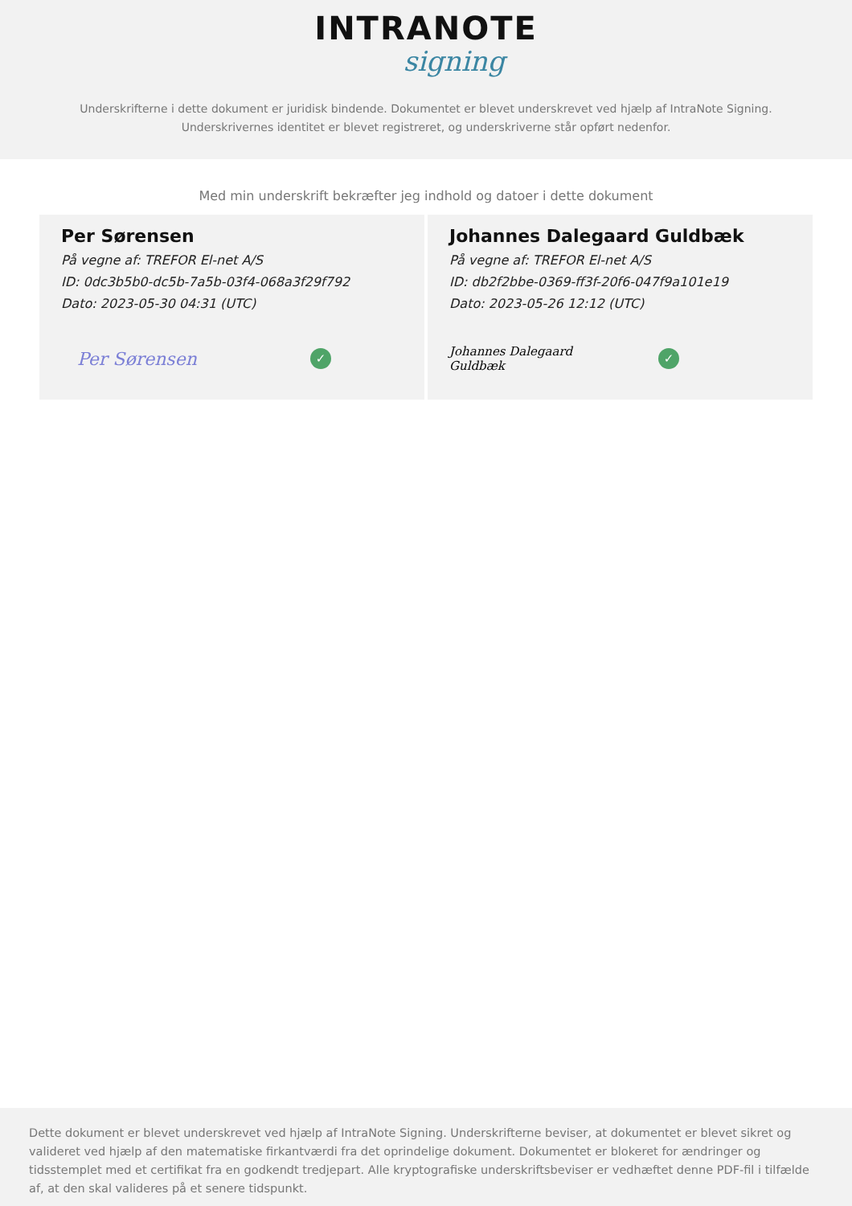INTRANOTE
signing
Underskrifterne i dette dokument er juridisk bindende. Dokumentet er blevet underskrevet ved hjælp af IntraNote Signing.
Underskrivernes identitet er blevet registreret, og underskriverne står opført nedenfor.
Med min underskrift bekræfter jeg indhold og datoer i dette dokument
Per Sørensen
På vegne af: TREFOR El-net A/S
ID: 0dc3b5b0-dc5b-7a5b-03f4-068a3f29f792
Dato: 2023-05-30 04:31 (UTC)
Per Sørensen
✓
Johannes Dalegaard Guldbæk
På vegne af: TREFOR El-net A/S
ID: db2f2bbe-0369-ff3f-20f6-047f9a101e19
Dato: 2023-05-26 12:12 (UTC)
Johannes Dalegaard Guldbæk
✓
Dette dokument er blevet underskrevet ved hjælp af IntraNote Signing. Underskrifterne beviser, at dokumentet er blevet sikret og valideret ved hjælp af den matematiske firkantværdi fra det oprindelige dokument. Dokumentet er blokeret for ændringer og tidsstemplet med et certifikat fra en godkendt tredjepart. Alle kryptografiske underskriftsbeviser er vedhæftet denne PDF-fil i tilfælde af, at den skal valideres på et senere tidspunkt.